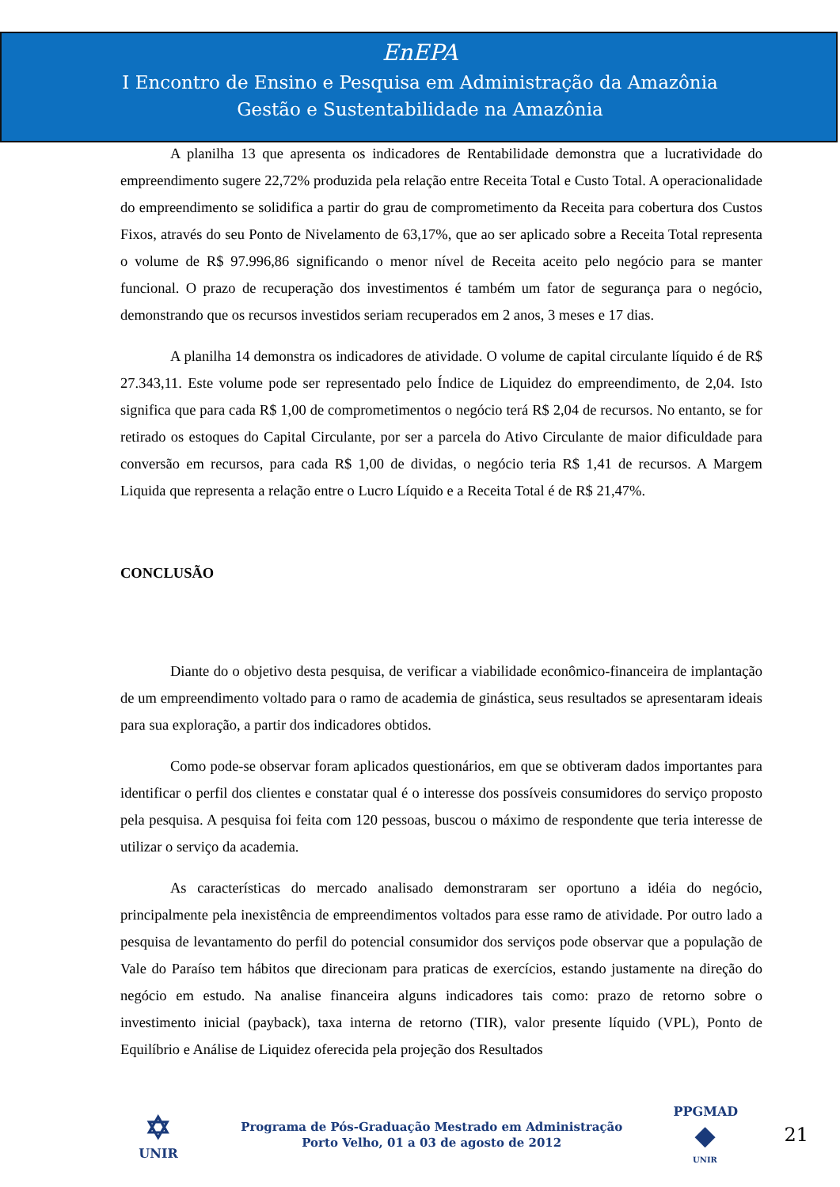EnEPA
I Encontro de Ensino e Pesquisa em Administração da Amazônia
Gestão e Sustentabilidade na Amazônia
A planilha 13 que apresenta os indicadores de Rentabilidade demonstra que a lucratividade do empreendimento sugere 22,72% produzida pela relação entre Receita Total e Custo Total. A operacionalidade do empreendimento se solidifica a partir do grau de comprometimento da Receita para cobertura dos Custos Fixos, através do seu Ponto de Nivelamento de 63,17%, que ao ser aplicado sobre a Receita Total representa o volume de R$ 97.996,86 significando o menor nível de Receita aceito pelo negócio para se manter funcional. O prazo de recuperação dos investimentos é também um fator de segurança para o negócio, demonstrando que os recursos investidos seriam recuperados em 2 anos, 3 meses e 17 dias.
A planilha 14 demonstra os indicadores de atividade. O volume de capital circulante líquido é de R$ 27.343,11. Este volume pode ser representado pelo Índice de Liquidez do empreendimento, de 2,04. Isto significa que para cada R$ 1,00 de comprometimentos o negócio terá R$ 2,04 de recursos. No entanto, se for retirado os estoques do Capital Circulante, por ser a parcela do Ativo Circulante de maior dificuldade para conversão em recursos, para cada R$ 1,00 de dividas, o negócio teria R$ 1,41 de recursos. A Margem Liquida que representa a relação entre o Lucro Líquido e a Receita Total é de R$ 21,47%.
CONCLUSÃO
Diante do o objetivo desta pesquisa, de verificar a viabilidade econômico-financeira de implantação de um empreendimento voltado para o ramo de academia de ginástica, seus resultados se apresentaram ideais para sua exploração, a partir dos indicadores obtidos.
Como pode-se observar foram aplicados questionários, em que se obtiveram dados importantes para identificar o perfil dos clientes e constatar qual é o interesse dos possíveis consumidores do serviço proposto pela pesquisa. A pesquisa foi feita com 120 pessoas, buscou o máximo de respondente que teria interesse de utilizar o serviço da academia.
As características do mercado analisado demonstraram ser oportuno a idéia do negócio, principalmente pela inexistência de empreendimentos voltados para esse ramo de atividade. Por outro lado a pesquisa de levantamento do perfil do potencial consumidor dos serviços pode observar que a população de Vale do Paraíso tem hábitos que direcionam para praticas de exercícios, estando justamente na direção do negócio em estudo. Na analise financeira alguns indicadores tais como: prazo de retorno sobre o investimento inicial (payback), taxa interna de retorno (TIR), valor presente líquido (VPL), Ponto de Equilíbrio e Análise de Liquidez oferecida pela projeção dos Resultados
✡
UNIR
Programa de Pós-Graduação Mestrado em Administração
Porto Velho, 01 a 03 de agosto de 2012
PPGMAD
◆
UNIR
21